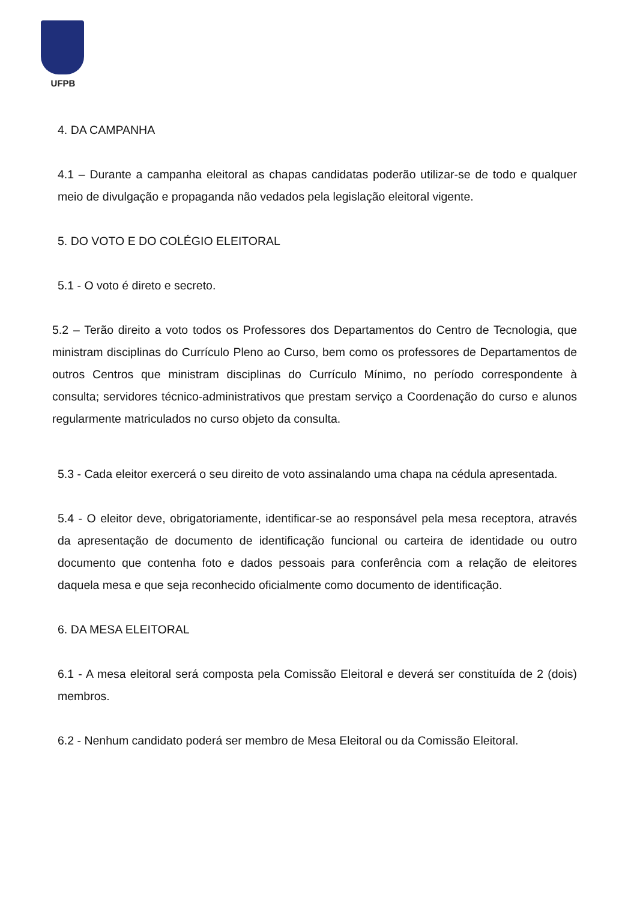UFPB
4. DA CAMPANHA
4.1 – Durante a campanha eleitoral as chapas candidatas poderão utilizar-se de todo e qualquer meio de divulgação e propaganda não vedados pela legislação eleitoral vigente.
5. DO VOTO E DO COLÉGIO ELEITORAL
5.1 - O voto é direto e secreto.
5.2 – Terão direito a voto todos os Professores dos Departamentos do Centro de Tecnologia, que ministram disciplinas do Currículo Pleno ao Curso, bem como os professores de Departamentos de outros Centros que ministram disciplinas do Currículo Mínimo, no período correspondente à consulta; servidores técnico-administrativos que prestam serviço a Coordenação do curso e alunos regularmente matriculados no curso objeto da consulta.
5.3 - Cada eleitor exercerá o seu direito de voto assinalando uma chapa na cédula apresentada.
5.4 - O eleitor deve, obrigatoriamente, identificar-se ao responsável pela mesa receptora, através da apresentação de documento de identificação funcional ou carteira de identidade ou outro documento que contenha foto e dados pessoais para conferência com a relação de eleitores daquela mesa e que seja reconhecido oficialmente como documento de identificação.
6. DA MESA ELEITORAL
6.1 - A mesa eleitoral será composta pela Comissão Eleitoral e deverá ser constituída de 2 (dois) membros.
6.2 - Nenhum candidato poderá ser membro de Mesa Eleitoral ou da Comissão Eleitoral.